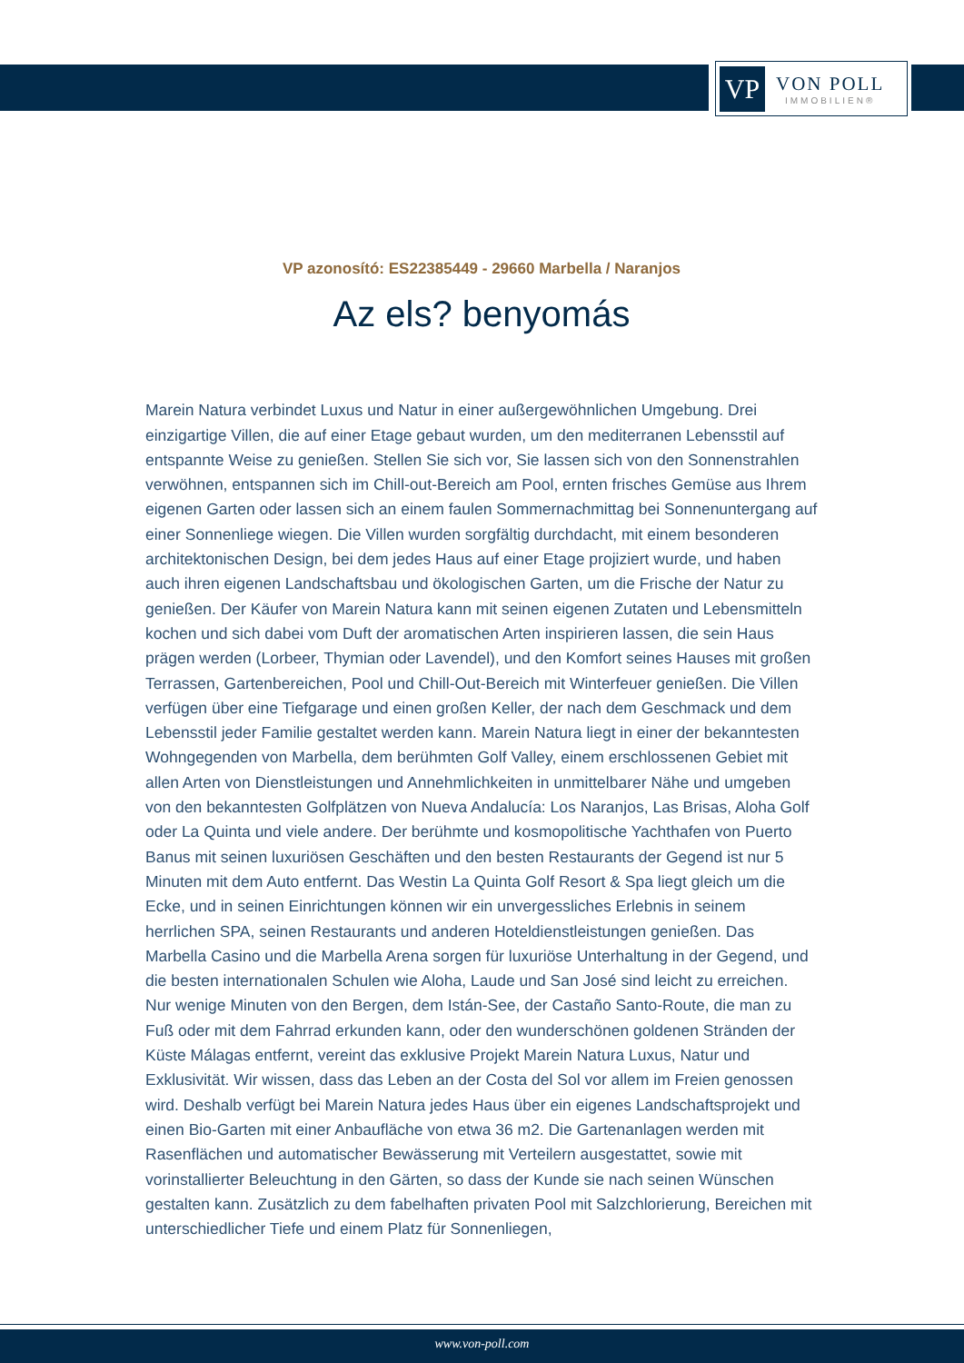VP
VON POLL
IMMOBILIEN®
VP azonosító: ES22385449 - 29660 Marbella / Naranjos
Az els? benyomás
Marein Natura verbindet Luxus und Natur in einer außergewöhnlichen Umgebung. Drei einzigartige Villen, die auf einer Etage gebaut wurden, um den mediterranen Lebensstil auf entspannte Weise zu genießen. Stellen Sie sich vor, Sie lassen sich von den Sonnenstrahlen verwöhnen, entspannen sich im Chill-out-Bereich am Pool, ernten frisches Gemüse aus Ihrem eigenen Garten oder lassen sich an einem faulen Sommernachmittag bei Sonnenuntergang auf einer Sonnenliege wiegen. Die Villen wurden sorgfältig durchdacht, mit einem besonderen architektonischen Design, bei dem jedes Haus auf einer Etage projiziert wurde, und haben auch ihren eigenen Landschaftsbau und ökologischen Garten, um die Frische der Natur zu genießen. Der Käufer von Marein Natura kann mit seinen eigenen Zutaten und Lebensmitteln kochen und sich dabei vom Duft der aromatischen Arten inspirieren lassen, die sein Haus prägen werden (Lorbeer, Thymian oder Lavendel), und den Komfort seines Hauses mit großen Terrassen, Gartenbereichen, Pool und Chill-Out-Bereich mit Winterfeuer genießen. Die Villen verfügen über eine Tiefgarage und einen großen Keller, der nach dem Geschmack und dem Lebensstil jeder Familie gestaltet werden kann. Marein Natura liegt in einer der bekanntesten Wohngegenden von Marbella, dem berühmten Golf Valley, einem erschlossenen Gebiet mit allen Arten von Dienstleistungen und Annehmlichkeiten in unmittelbarer Nähe und umgeben von den bekanntesten Golfplätzen von Nueva Andalucía: Los Naranjos, Las Brisas, Aloha Golf oder La Quinta und viele andere. Der berühmte und kosmopolitische Yachthafen von Puerto Banus mit seinen luxuriösen Geschäften und den besten Restaurants der Gegend ist nur 5 Minuten mit dem Auto entfernt. Das Westin La Quinta Golf Resort & Spa liegt gleich um die Ecke, und in seinen Einrichtungen können wir ein unvergessliches Erlebnis in seinem herrlichen SPA, seinen Restaurants und anderen Hoteldienstleistungen genießen. Das Marbella Casino und die Marbella Arena sorgen für luxuriöse Unterhaltung in der Gegend, und die besten internationalen Schulen wie Aloha, Laude und San José sind leicht zu erreichen. Nur wenige Minuten von den Bergen, dem Istán-See, der Castaño Santo-Route, die man zu Fuß oder mit dem Fahrrad erkunden kann, oder den wunderschönen goldenen Stränden der Küste Málagas entfernt, vereint das exklusive Projekt Marein Natura Luxus, Natur und Exklusivität. Wir wissen, dass das Leben an der Costa del Sol vor allem im Freien genossen wird. Deshalb verfügt bei Marein Natura jedes Haus über ein eigenes Landschaftsprojekt und einen Bio-Garten mit einer Anbaufläche von etwa 36 m2. Die Gartenanlagen werden mit Rasenflächen und automatischer Bewässerung mit Verteilern ausgestattet, sowie mit vorinstallierter Beleuchtung in den Gärten, so dass der Kunde sie nach seinen Wünschen gestalten kann. Zusätzlich zu dem fabelhaften privaten Pool mit Salzchlorierung, Bereichen mit unterschiedlicher Tiefe und einem Platz für Sonnenliegen,
www.von-poll.com